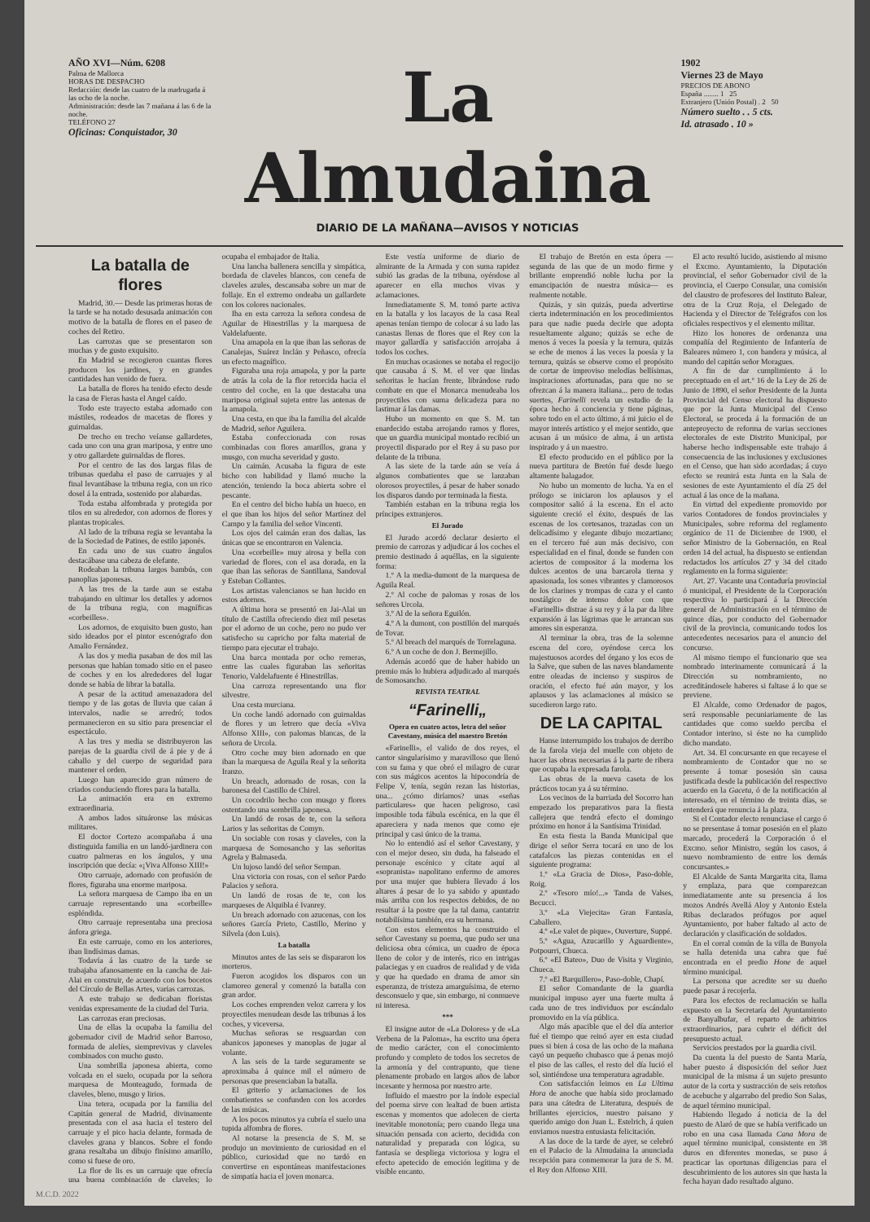AÑO XVI—Núm. 6208
Palma de Mallorca
HORAS DE DESPACHO
Redacción: desde las cuatro de la madrugada á las ocho de la noche.
Administración: desde las 7 mañana á las 6 de la noche.
TELÉFONO 27
Oficinas: Conquistador, 30
La Almudaina
DIARIO DE LA MAÑANA—AVISOS Y NOTICIAS
1902
Viernes 23 de Mayo
PRECIOS DE ABONO
España ........ 1 25
Extranjero (Unión Postal) . 2 50
Número suelto . . 5 cts.
Id. atrasado . 10 »
La batalla de flores
Madrid, 30.— Desde las primeras horas de la tarde se ha notado desusada animación con motivo de la batalla de flores en el paseo de coches del Retiro.
Las carrozas que se presentaron son muchas y de gusto exquisito.
En Madrid se recogieron cuantas flores producen los jardines, y en grandes cantidades han venido de fuera.
La batalla de flores ha tenido efecto desde la casa de Fieras hasta el Angel caído.
Todo este trayecto estaba adornado con mástiles, rodeados de macetas de flores y guirnaldas.
De trecho en trecho veíanse gallardetes, cada uno con una gran mariposa, y entre uno y otro gallardete guirnaldas de flores.
Por el centro de las dos largas filas de tribunas quedaba el paso de carruajes y al final levantábase la tribuna regia, con un rico dosel á la entrada, sostenido por alabardas.
Toda estaba alfombrada y protegida por tilos en su alrededor, con adornos de flores y plantas tropicales.
Al lado de la tribuna regia se levantaba la de la Sociedad de Patines, de estilo japonés.
En cada uno de sus cuatro ángulos destacábase una cabeza de elefante.
Rodeaban la tribuna largos bambús, con panoplias japonesas.
A las tres de la tarde aun se estaba trabajando en ultimar los detalles y adornos de la tribuna regia, con magníficas «corbeilles».
Los adornos, de exquisito buen gusto, han sido ideados por el pintor escenógrafo don Amalio Fernández.
A las dos y media pasaban de dos mil las personas que habían tomado sitio en el paseo de coches y en los alrededores del lugar donde se había de librar la batalla.
A pesar de la actitud amenazadora del tiempo y de las gotas de lluvia que caían á intervalos, nadie se arredró; todos permanecieron en su sitio para presenciar el espectáculo.
A las tres y media se distribuyeron las parejas de la guardia civil de á pie y de á caballo y del cuerpo de seguridad para mantener el orden.
Luego han aparecido gran número de criados conduciendo flores para la batalla.
La animación era en extremo extraordinaria.
A ambos lados situáronse las músicas militares.
El doctor Cortezo acompañaba á una distinguida familia en un landó-jardinera con cuatro palmeras en los ángulos, y una inscripción que decía: «¡Viva Alfonso XIII!»
Otro carruaje, adornado con profusión de flores, figuraba una enorme mariposa.
La señora marquesa de Campo iba en un carruaje representando una «corbeille» espléndida.
Otro carruaje representaba una preciosa ánfora griega.
En este carruaje, como en los anteriores, iban lindísimas damas.
Todavía á las cuatro de la tarde se trabajaba afanosamente en la cancha de Jai-Alai en construir, de acuerdo con los bocetos del Círculo de Bellas Artes, varias carrozas.
A este trabajo se dedicaban floristas venidas expresamente de la ciudad del Turia.
Las carrozas eran preciosas.
Una de ellas la ocupaba la familia del gobernador civil de Madrid señor Barroso, formada de alelíes, siemprevivas y claveles combinados con mucho gusto.
Una sombrilla japonesa abierta, como volcada en el suelo, ocupada por la señora marquesa de Monteagudo, formada de claveles, bleno, musgo y lirios.
Una tetera, ocupada por la familia del Capitán general de Madrid, divinamente presentada con el asa hacia el testero del carruaje y el pico hacia delante, formada de claveles grana y blancos. Sobre el fondo grana resaltaba un dibujo finísimo amarillo, como si fuese de oro.
La flor de lis es un carruaje que ofrecía una buena combinación de claveles; lo ocupaba el embajador de Italia.
Una lancha ballenera sencilla y simpática, bordada de claveles blancos, con cenefa de claveles azules, descansaba sobre un mar de follaje. En el extremo ondeaba un gallardete con los colores nacionales.
Iba en esta carroza la señora condesa de Aguilar de Hinestrillas y la marquesa de Valdelafuente.
Una amapola en la que iban las señoras de Canalejas, Suárez Inclán y Peñasco, ofrecía un efecto magnífico.
Figuraba una roja amapola, y por la parte de atrás la cola de la flor retorcida hacia el centro del coche, en la que destacaba una mariposa original sujeta entre las antenas de la amapola.
Una cesta, en que iba la familia del alcalde de Madrid, señor Aguilera.
Estaba confeccionada con rosas combinadas con flores amarillos, grana y musgo, con mucha severidad y gusto.
Un caimán. Acusaba la figura de este bicho con habilidad y llamó mucho la atención, teniendo la boca abierta sobre el pescante.
En el centro del bicho había un hueco, en el que iban los hijos del señor Martínez del Campo y la familia del señor Vincenti.
Los ojos del caimán eran dos dalias, las únicas que se encontraron en Valencia.
Una «corbeille» muy airosa y bella con variedad de flores, con el asa dorada, en la que iban las señoras de Santillana, Sandoval y Esteban Collantes.
Los artistas valencianos se han lucido en estos adornos.
A última hora se presentó en Jai-Alai un título de Castilla ofreciendo diez mil pesetas por el adorno de un coche, pero no pudo ver satisfecho su capricho por falta material de tiempo para ejecutar el trabajo.
Una barca montada por ocho remeras, entre las cuales figuraban las señoritas Tenorio, Valdelafuente é Hinestrillas.
Una carroza representando una flor silvestre.
Una cesta murciana.
Un coche landó adornado con guirnaldas de flores y un letrero que decía «Viva Alfonso XIII», con palomas blancas, de la señora de Urcola.
Otro coche muy bien adornado en que iban la marquesa de Aguila Real y la señorita Iranzo.
Un breach, adornado de rosas, con la baronesa del Castillo de Chirel.
Un cocodrilo hecho con musgo y flores ostentando una sombrilla japonesa.
Un landó de rosas de te, con la señora Larios y las señoritas de Comyn.
Un sociable con rosas y claveles, con la marquesa de Somosancho y las señoritas Agrela y Balmaseda.
Un lujoso landó del señor Sempan.
Una victoria con rosas, con el señor Pardo Palacios y señora.
Un landó de rosas de te, con los marqueses de Alquibla é Ivanrey.
Un breach adornado con azucenas, con los señores García Prieto, Castillo, Merino y Silvela (don Luis).
La batalla
Minutos antes de las seis se dispararon los morteros.
Fueron acogidos los disparos con un clamoreo general y comenzó la batalla con gran ardor.
Los coches emprenden veloz carrera y los proyectiles menudean desde las tribunas á los coches, y viceversa.
Muchas señoras se resguardan con abanicos japoneses y manoplas de jugar al volante.
A las seis de la tarde seguramente se aproximaba á quince mil el número de personas que presenciaban la batalla.
El griterío y aclamaciones de los combatientes se confunden con los acordes de las músicas.
A los pocos minutos ya cubría el suelo una tupida alfombra de flores.
Al notarse la presencia de S. M. se produjo un movimiento de curiosidad en el público, curiosidad que no tardó en convertirse en espontáneas manifestaciones de simpatía hacia el joven monarca.
Este vestía uniforme de diario de almirante de la Armada y con suma rapidez subió las gradas de la tribuna, oyéndose al aparecer en ella muchos vivas y aclamaciones.
Inmediatamente S. M. tomó parte activa en la batalla y los lacayos de la casa Real apenas tenían tiempo de colocar á su lado las canastas llenas de flores que el Rey con la mayor gallardía y satisfacción arrojaba á todos los coches.
En muchas ocasiones se notaba el regocijo que causaba á S. M. el ver que lindas señoritas le hacían frente, librándose rudo combate en que el Monarca menudeaba los proyectiles con suma delicadeza para no lastimar á las damas.
Hubo un momento en que S. M. tan enardecido estaba arrojando ramos y flores, que un guardia municipal montado recibió un proyectil disparado por el Rey á su paso por delante de la tribuna.
A las siete de la tarde aún se veía á algunos combatientes que se lanzaban olorosos proyectiles, á pesar de haber sonado los disparos dando por terminada la fiesta.
También estaban en la tribuna regia los príncipes extranjeros.
El Jurado
El Jurado acordó declarar desierto el premio de carrozas y adjudicar á los coches el premio destinado á aquéllas, en la siguiente forma:
1.º A la media-dumont de la marquesa de Aguila Real.
2.º Al coche de palomas y rosas de los señores Urcola.
3.º Al de la señora Eguilón.
4.º A la dumont, con postillón del marqués de Tovar.
5.º Al breach del marqués de Torrelaguna.
6.º A un coche de don J. Bermejillo.
Además acordó que de haber habido un premio más lo hubiera adjudicado al marqués de Somosancho.
REVISTA TEATRAL
“Farinelli„
Opera en cuatro actos, letra del señor Cavestany, música del maestro Bretón
«Farinelli», el valido de dos reyes, el cantor singularísimo y maravilloso que llenó con su fama y que obró el milagro de curar con sus mágicos acentos la hipocondría de Felipe V, tenía, según rezan las historias, una... ¿cómo diríamos? unas «señas particulares» que hacen peligroso, casi imposible toda fábula escénica, en la que él apareciera y nada menos que como eje principal y casi único de la trama.
No lo entendió así el señor Cavestany, y con el mejor deseo, sin duda, ha falseado el personaje escénico y cítate aquí al «sopranista» napolitano enfermo de amores por una mujer que hubiera llevado á los altares á pesar de lo ya sabido y apuntado más arriba con los respectos debidos, de no resultar á la postre que la tal dama, cantatriz notabilísima también, era su hermana.
Con estos elementos ha construido el señor Cavestany su poema, que pudo ser una deliciosa obra cómica, un cuadro de época lleno de color y de interés, rico en intrigas palaciegas y en cuadros de realidad y de vida y que ha quedado en drama de amor sin esperanza, de tristeza amarguísima, de eterno desconsuelo y que, sin embargo, ni conmueve ni interesa.
***
El insigne autor de «La Dolores» y de «La Verbena de la Paloma», ha escrito una ópera de medio carácter, con el conocimiento profundo y completo de todos los secretos de la armonía y del contrapunto, que tiene plenamente probado en largos años de labor incesante y hermosa por nuestro arte.
Influido el maestro por la índole especial del poema sirve con lealtad de buen artista escenas y momentos que adolecen de cierta inevitable monotonía; pero cuando llega una situación pensada con acierto, decidida con naturalidad y preparada con lógica, su fantasía se despliega victoriosa y logra el efecto apetecido de emoción legítima y de visible encanto.
El trabajo de Bretón en esta ópera —segunda de las que de un modo firme y brillante emprendió noble lucha por la emancipación de nuestra música— es realmente notable.
Quizás, y sin quizás, pueda advertirse cierta indeterminación en los procedimientos para que nadie pueda decirle que adopta resueltamente alguno; quizás se eche de menos á veces la poesía y la ternura, quizás se eche de menos á las veces la poesía y la ternura, quizás se observe como el propósito de cortar de improviso melodías bellísimas, inspiraciones afortunadas, para que no se ofrezcan á la manera italiana... pero de todas suertes, Farinelli revela un estudio de la época hecho á conciencia y tiene páginas, sobre todo en el acto último, á mi juicio el de mayor interés artístico y el mejor sentido, que acusan á un músico de alma, á un artista inspirado y á un maestro.
El efecto producido en el público por la nueva partitura de Bretón fué desde luego altamente halagador.
No hubo un momento de lucha. Ya en el prólogo se iniciaron los aplausos y el compositor salió á la escena. En el acto siguiente creció el éxito, después de las escenas de los cortesanos, trazadas con un delicadísimo y elegante dibujo mozartiano; en el tercero fué aun más decisivo, con especialidad en el final, donde se funden con aciertos de compositor á la moderna los dulces acentos de una barcarola tierna y apasionada, los sones vibrantes y clamorosos de los clarines y trompas de caza y el canto nostálgico de intenso dolor con que «Farinelli» distrae á su rey y á la par da libre expansión á las lágrimas que le arrancan sus amores sin esperanza.
Al terminar la obra, tras de la solemne escena del coro, oyéndose cerca los majestuosos acordes del órgano y los ecos de la Salve, que suben de las naves blandamente entre oleadas de incienso y suspiros de oración, el efecto fué aún mayor, y los aplausos y las aclamaciones al músico se sucedieron largo rato.
DE LA CAPITAL
Hanse interrumpido los trabajos de derribo de la farola vieja del muelle con objeto de hacer las obras necesarias á la parte de ribera que ocupaba la expresada farola.
Las obras de la nueva caseta de los prácticos tocan ya á su término.
Los vecinos de la barriada del Socorro han empezado los preparativos para la fiesta callejera que tendrá efecto el domingo próximo en honor á la Santísima Trinidad.
En esta fiesta la Banda Municipal que dirige el señor Serra tocará en uno de los catafalcos las piezas contenidas en el siguiente programa:
1.º «La Gracia de Dios», Paso-doble, Roig.
2.º «Tesoro mío!...» Tanda de Valses, Becucci.
3.º «La Viejecita» Gran Fantasía, Caballero.
4.º «Le valet de pique», Ouverture, Suppé.
5.º «Agua, Azucarillo y Aguardiente», Potpourri, Chueca.
6.º «El Bateo», Duo de Visita y Virginio, Chueca.
7.º «El Barquillero», Paso-doble, Chapí.
El señor Comandante de la guardia municipal impuso ayer una fuerte multa á cada uno de tres individuos por escándalo promovido en la vía pública.
Algo más apacible que el del día anterior fué el tiempo que reinó ayer en esta ciudad pues si bien á cosa de las ocho de la mañana cayó un pequeño chubasco que á penas mojó el piso de las calles, el resto del día lució el sol, sintiéndose una temperatura agradable.
Con satisfacción leimos en La Ultima Hora de anoche que había sido proclamado para una cátedra de Literatura, después de brillantes ejercicios, nuestro paisano y querido amigo don Juan L. Estelrich, á quien enviamos nuestra entusiasta felicitación.
A las doce de la tarde de ayer, se celebró en el Palacio de la Almudaina la anunciada recepción para conmemorar la jura de S. M. el Rey don Alfonso XIII.
El acto resultó lucido, asistiendo al mismo el Excmo. Ayuntamiento, la Diputación provincial, el señor Gobernador civil de la provincia, el Cuerpo Consular, una comisión del claustro de profesores del Instituto Balear, otra de la Cruz Roja, el Delegado de Hacienda y el Director de Telégrafos con los oficiales respectivos y el elemento militar.
Hizo los honores de ordenanza una compañía del Regimiento de Infantería de Baleares número 1, con bandera y música, al mando del capitán señor Moragues.
A fin de dar cumplimiento á lo preceptuado en el art.º 16 de la Ley de 26 de Junio de 1890, el señor Presidente de la Junta Provincial del Censo electoral ha dispuesto que por la Junta Municipal del Censo Electoral, se proceda á la formación de un anteproyecto de reforma de varias secciones electorales de este Distrito Municipal, por haberse hecho indispensable este trabajo á consecuencia de las inclusiones y exclusiones en el Censo, que han sido acordadas; á cuyo efecto se reunirá esta Junta en la Sala de sesiones de este Ayuntamiento el día 25 del actual á las once de la mañana.
En virtud del expediente promovido por varios Contadores de fondos provinciales y Municipales, sobre reforma del reglamento orgánico de 11 de Diciembre de 1900, el señor Ministro de la Gobernación, en Real orden 14 del actual, ha dispuesto se entiendan redactados los artículos 27 y 34 del citado reglamento en la forma siguiente:
Art. 27. Vacante una Contaduría provincial ó municipal, el Presidente de la Corporación respectiva lo participará á la Dirección general de Administración en el término de quince días, por conducto del Gobernador civil de la provincia, comunicando todos los antecedentes necesarios para el anuncio del concurso.
Al mismo tiempo el funcionario que sea nombrado interinamente comunicará á la Dirección su nombramiento, no acreditándosele haberes si faltase á lo que se previene.
El Alcalde, como Ordenador de pagos, será responsable pecuniariamente de las cantidades que como sueldo perciba el Contador interino, si éste no ha cumplido dicho mandato.
Art. 34. El concursante en que recayese el nombramiento de Contador que no se presente á tomar posesión sin causa justificada desde la publicación del respectivo acuerdo en la Gaceta, ó de la notificación al interesado, en el término de treinta días, se entenderá que renuncia á la plaza.
Si el Contador electo renunciase el cargo ó no se presentase á tomar posesión en el plazo marcado, procederá la Corporación ó el Excmo. señor Ministro, según los casos, á nuevo nombramiento de entre los demás concursantes.»
El Alcalde de Santa Margarita cita, llama y emplaza, para que comparezcan inmediatamente ante su presencia á los mozos Andrés Avellá Aloy y Antonio Estela Ribas declarados prófugos por aquel Ayuntamiento, por haber faltado al acto de declaración y clasificación de soldados.
En el corral común de la villa de Bunyola se halla detenida una cabra que fué encontrada en el predio Hone de aquel término municipal.
La persona que acredite ser su dueño puede pasar á recojerla.
Para los efectos de reclamación se halla expuesto en la Secretaría del Ayuntamiento de Banyalbufar, el reparto de arbitrios extraordinarios, para cubrir el déficit del presupuesto actual.
Servicios prestados por la guardia civil.
Da cuenta la del puesto de Santa María, haber puesto á disposición del señor Juez municipal de la misma á un sujeto presunto autor de la corta y sustracción de seis retoños de acebuche y algarrabo del predio Son Salas, de aquel término municipal.
Habiendo llegado á noticia de la del puesto de Alaró de que se había verificado un robo en una casa llamada Cana Mora de aquel término municipal, consistente en 38 duros en diferentes monedas, se puso á practicar las oportunas diligencias para el descubrimiento de los autores sin que hasta la fecha hayan dado resultado alguno.
M.C.D. 2022